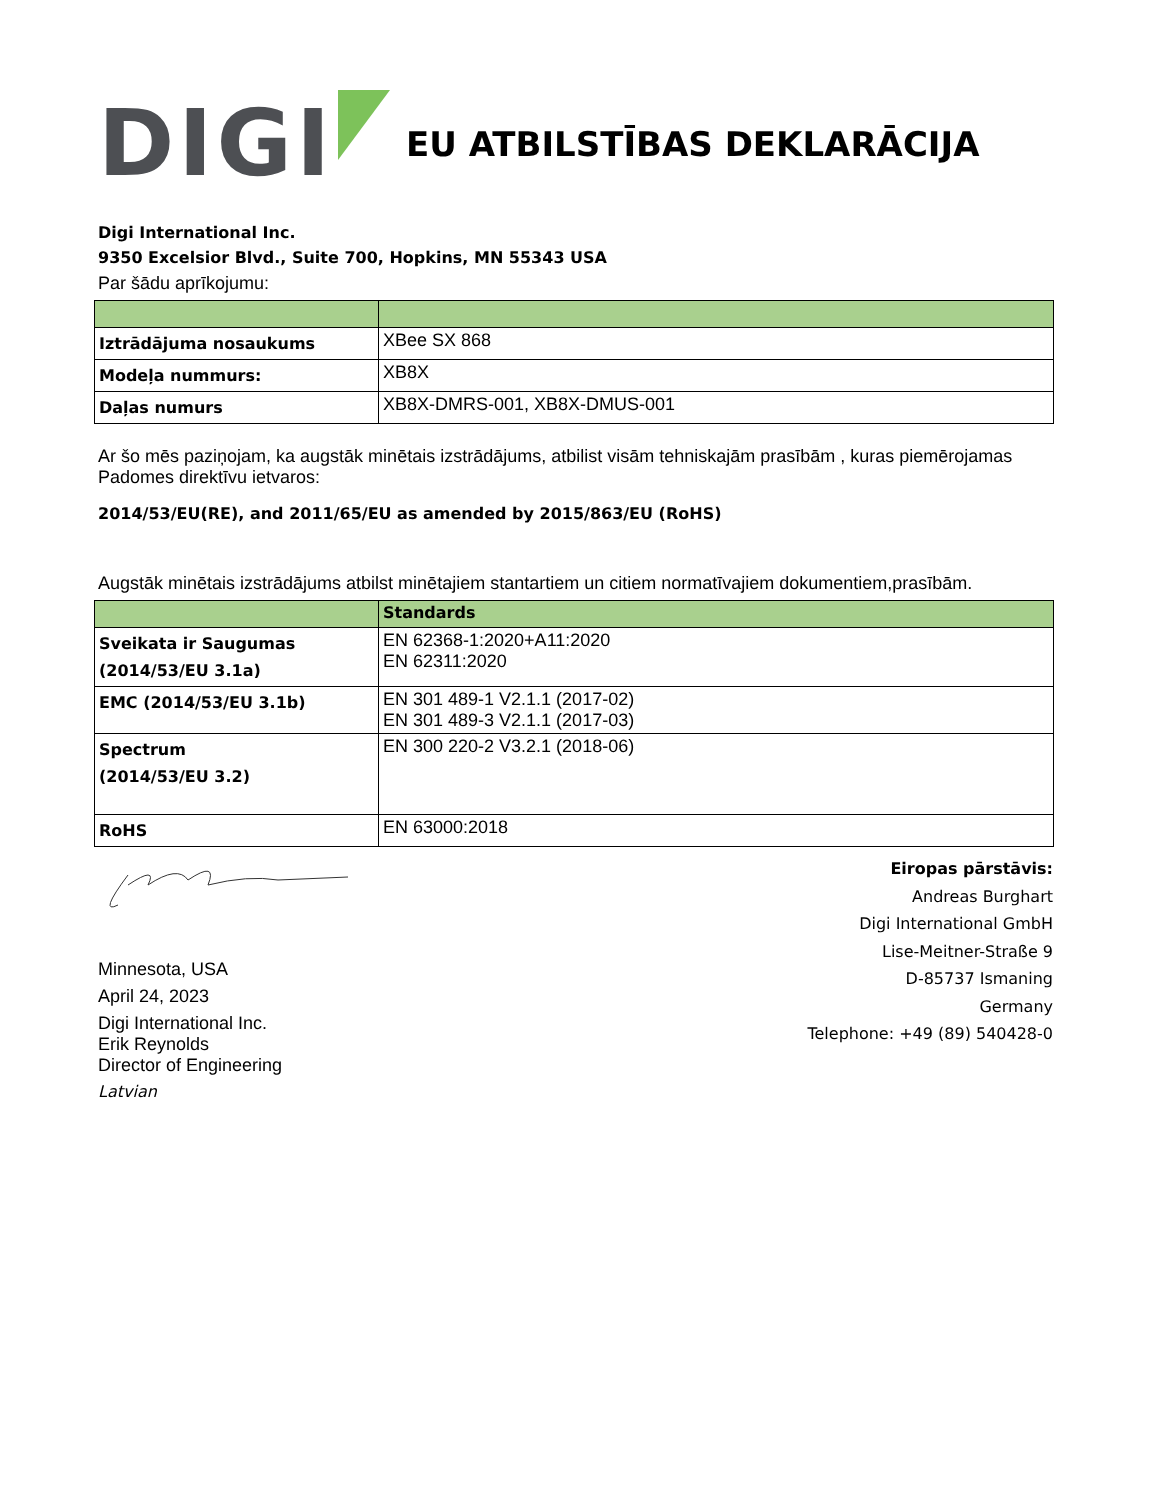DIGI
EU ATBILSTĪBAS DEKLARĀCIJA
Digi International Inc.
9350 Excelsior Blvd., Suite 700, Hopkins, MN 55343 USA
Par šādu aprīkojumu:
| Iztrādājuma nosaukums | XBee SX 868 |
| Modeļa nummurs: | XB8X |
| Daļas numurs | XB8X-DMRS-001, XB8X-DMUS-001 |
Ar šo mēs paziņojam, ka augstāk minētais izstrādājums, atbilist visām tehniskajām prasībām , kuras piemērojamas Padomes direktīvu ietvaros:
2014/53/EU(RE), and 2011/65/EU as amended by 2015/863/EU (RoHS)
Augstāk minētais izstrādājums atbilst minētajiem stantartiem un citiem normatīvajiem dokumentiem,prasībām.
| | Standards |
| Sveikata ir Saugumas (2014/53/EU 3.1a) | EN 62368-1:2020+A11:2020 EN 62311:2020 |
| EMC (2014/53/EU 3.1b) | EN 301 489-1 V2.1.1 (2017-02) EN 301 489-3 V2.1.1 (2017-03) |
| Spectrum (2014/53/EU 3.2) | EN 300 220-2 V3.2.1 (2018-06) |
| RoHS | EN 63000:2018 |
Minnesota, USA
April 24, 2023
Digi International Inc.
Erik Reynolds
Director of Engineering
Latvian
Eiropas pārstāvis:
Andreas Burghart
Digi International GmbH
Lise-Meitner-Straße 9
D-85737 Ismaning
Germany
Telephone: +49 (89) 540428-0